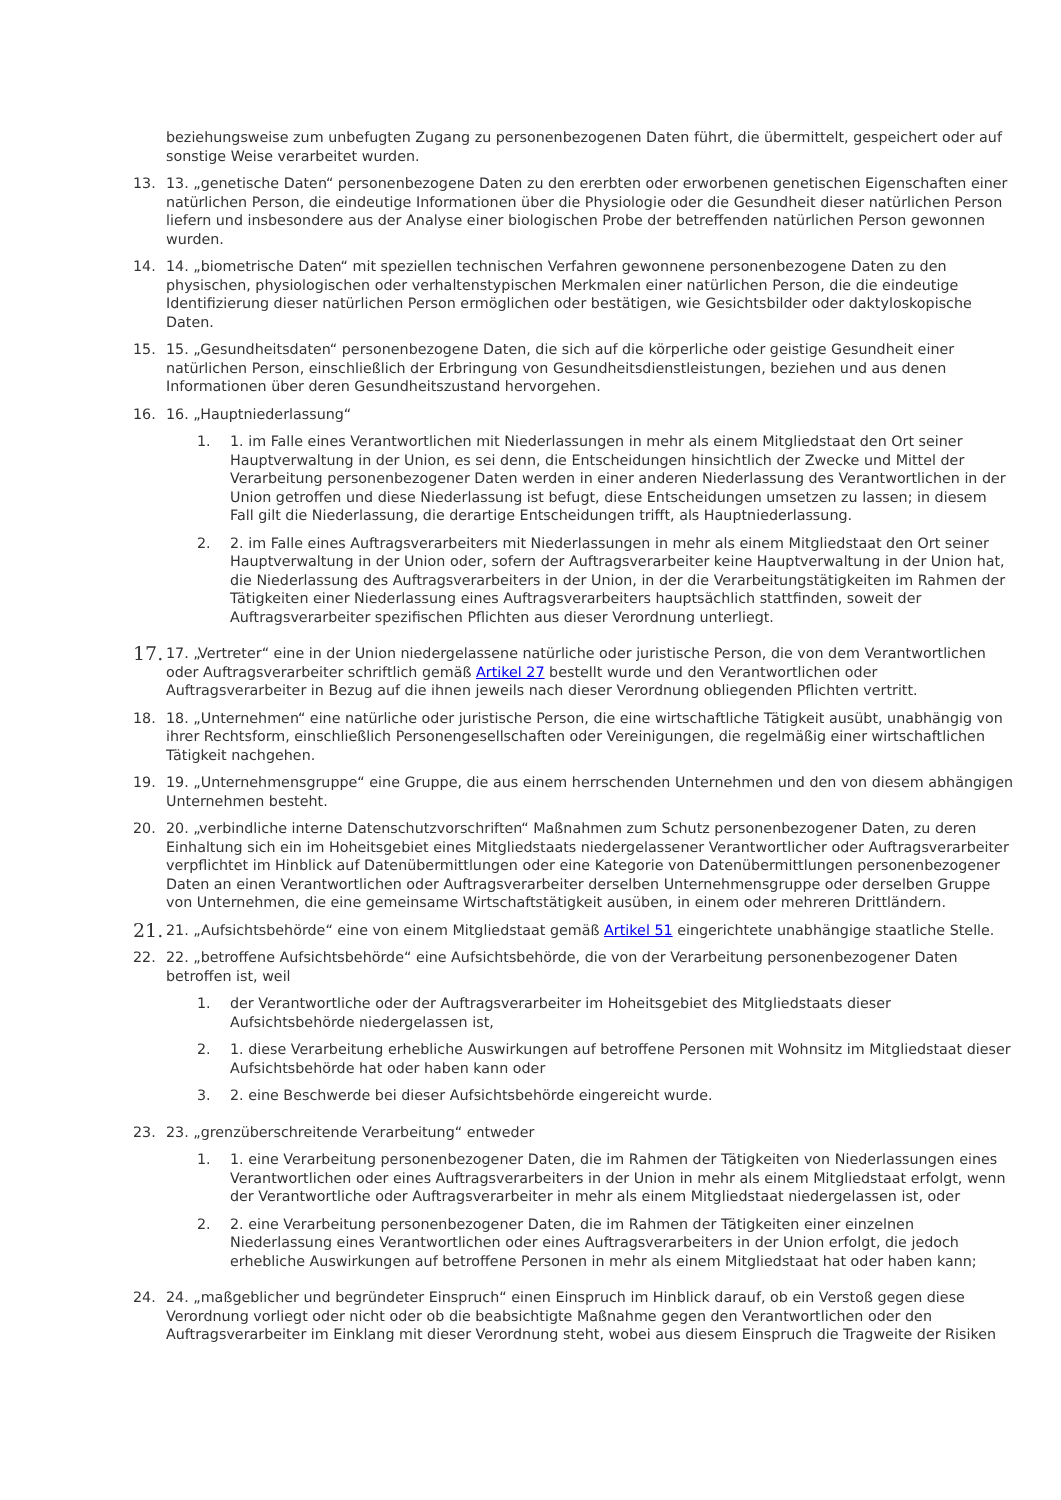beziehungsweise zum unbefugten Zugang zu personenbezogenen Daten führt, die übermittelt, gespeichert oder auf sonstige Weise verarbeitet wurden.
13. 13. „genetische Daten“ personenbezogene Daten zu den ererbten oder erworbenen genetischen Eigenschaften einer natürlichen Person, die eindeutige Informationen über die Physiologie oder die Gesundheit dieser natürlichen Person liefern und insbesondere aus der Analyse einer biologischen Probe der betreffenden natürlichen Person gewonnen wurden.
14. 14. „biometrische Daten“ mit speziellen technischen Verfahren gewonnene personenbezogene Daten zu den physischen, physiologischen oder verhaltenstypischen Merkmalen einer natürlichen Person, die die eindeutige Identifizierung dieser natürlichen Person ermöglichen oder bestätigen, wie Gesichtsbilder oder daktyloskopische Daten.
15. 15. „Gesundheitsdaten“ personenbezogene Daten, die sich auf die körperliche oder geistige Gesundheit einer natürlichen Person, einschließlich der Erbringung von Gesundheitsdienstleistungen, beziehen und aus denen Informationen über deren Gesundheitszustand hervorgehen.
16. 16. „Hauptniederlassung“
1. 1. im Falle eines Verantwortlichen mit Niederlassungen in mehr als einem Mitgliedstaat den Ort seiner Hauptverwaltung in der Union, es sei denn, die Entscheidungen hinsichtlich der Zwecke und Mittel der Verarbeitung personenbezogener Daten werden in einer anderen Niederlassung des Verantwortlichen in der Union getroffen und diese Niederlassung ist befugt, diese Entscheidungen umsetzen zu lassen; in diesem Fall gilt die Niederlassung, die derartige Entscheidungen trifft, als Hauptniederlassung.
2. 2. im Falle eines Auftragsverarbeiters mit Niederlassungen in mehr als einem Mitgliedstaat den Ort seiner Hauptverwaltung in der Union oder, sofern der Auftragsverarbeiter keine Hauptverwaltung in der Union hat, die Niederlassung des Auftragsverarbeiters in der Union, in der die Verarbeitungstätigkeiten im Rahmen der Tätigkeiten einer Niederlassung eines Auftragsverarbeiters hauptsächlich stattfinden, soweit der Auftragsverarbeiter spezifischen Pflichten aus dieser Verordnung unterliegt.
17.
17. „Vertreter“ eine in der Union niedergelassene natürliche oder juristische Person, die von dem Verantwortlichen oder Auftragsverarbeiter schriftlich gemäß Artikel 27 bestellt wurde und den Verantwortlichen oder Auftragsverarbeiter in Bezug auf die ihnen jeweils nach dieser Verordnung obliegenden Pflichten vertritt.
18. 18. „Unternehmen“ eine natürliche oder juristische Person, die eine wirtschaftliche Tätigkeit ausübt, unabhängig von ihrer Rechtsform, einschließlich Personengesellschaften oder Vereinigungen, die regelmäßig einer wirtschaftlichen Tätigkeit nachgehen.
19. 19. „Unternehmensgruppe“ eine Gruppe, die aus einem herrschenden Unternehmen und den von diesem abhängigen Unternehmen besteht.
20. 20. „verbindliche interne Datenschutzvorschriften“ Maßnahmen zum Schutz personenbezogener Daten, zu deren Einhaltung sich ein im Hoheitsgebiet eines Mitgliedstaats niedergelassener Verantwortlicher oder Auftragsverarbeiter verpflichtet im Hinblick auf Datenübermittlungen oder eine Kategorie von Datenübermittlungen personenbezogener Daten an einen Verantwortlichen oder Auftragsverarbeiter derselben Unternehmensgruppe oder derselben Gruppe von Unternehmen, die eine gemeinsame Wirtschaftstätigkeit ausüben, in einem oder mehreren Drittländern.
21.
21. „Aufsichtsbehörde“ eine von einem Mitgliedstaat gemäß Artikel 51 eingerichtete unabhängige staatliche Stelle.
22. 22. „betroffene Aufsichtsbehörde“ eine Aufsichtsbehörde, die von der Verarbeitung personenbezogener Daten betroffen ist, weil
1. der Verantwortliche oder der Auftragsverarbeiter im Hoheitsgebiet des Mitgliedstaats dieser Aufsichtsbehörde niedergelassen ist,
2. 1. diese Verarbeitung erhebliche Auswirkungen auf betroffene Personen mit Wohnsitz im Mitgliedstaat dieser Aufsichtsbehörde hat oder haben kann oder
3. 2. eine Beschwerde bei dieser Aufsichtsbehörde eingereicht wurde.
23. 23. „grenzüberschreitende Verarbeitung“ entweder
1. 1. eine Verarbeitung personenbezogener Daten, die im Rahmen der Tätigkeiten von Niederlassungen eines Verantwortlichen oder eines Auftragsverarbeiters in der Union in mehr als einem Mitgliedstaat erfolgt, wenn der Verantwortliche oder Auftragsverarbeiter in mehr als einem Mitgliedstaat niedergelassen ist, oder
2. 2. eine Verarbeitung personenbezogener Daten, die im Rahmen der Tätigkeiten einer einzelnen Niederlassung eines Verantwortlichen oder eines Auftragsverarbeiters in der Union erfolgt, die jedoch erhebliche Auswirkungen auf betroffene Personen in mehr als einem Mitgliedstaat hat oder haben kann;
24. 24. „maßgeblicher und begründeter Einspruch“ einen Einspruch im Hinblick darauf, ob ein Verstoß gegen diese Verordnung vorliegt oder nicht oder ob die beabsichtigte Maßnahme gegen den Verantwortlichen oder den Auftragsverarbeiter im Einklang mit dieser Verordnung steht, wobei aus diesem Einspruch die Tragweite der Risiken